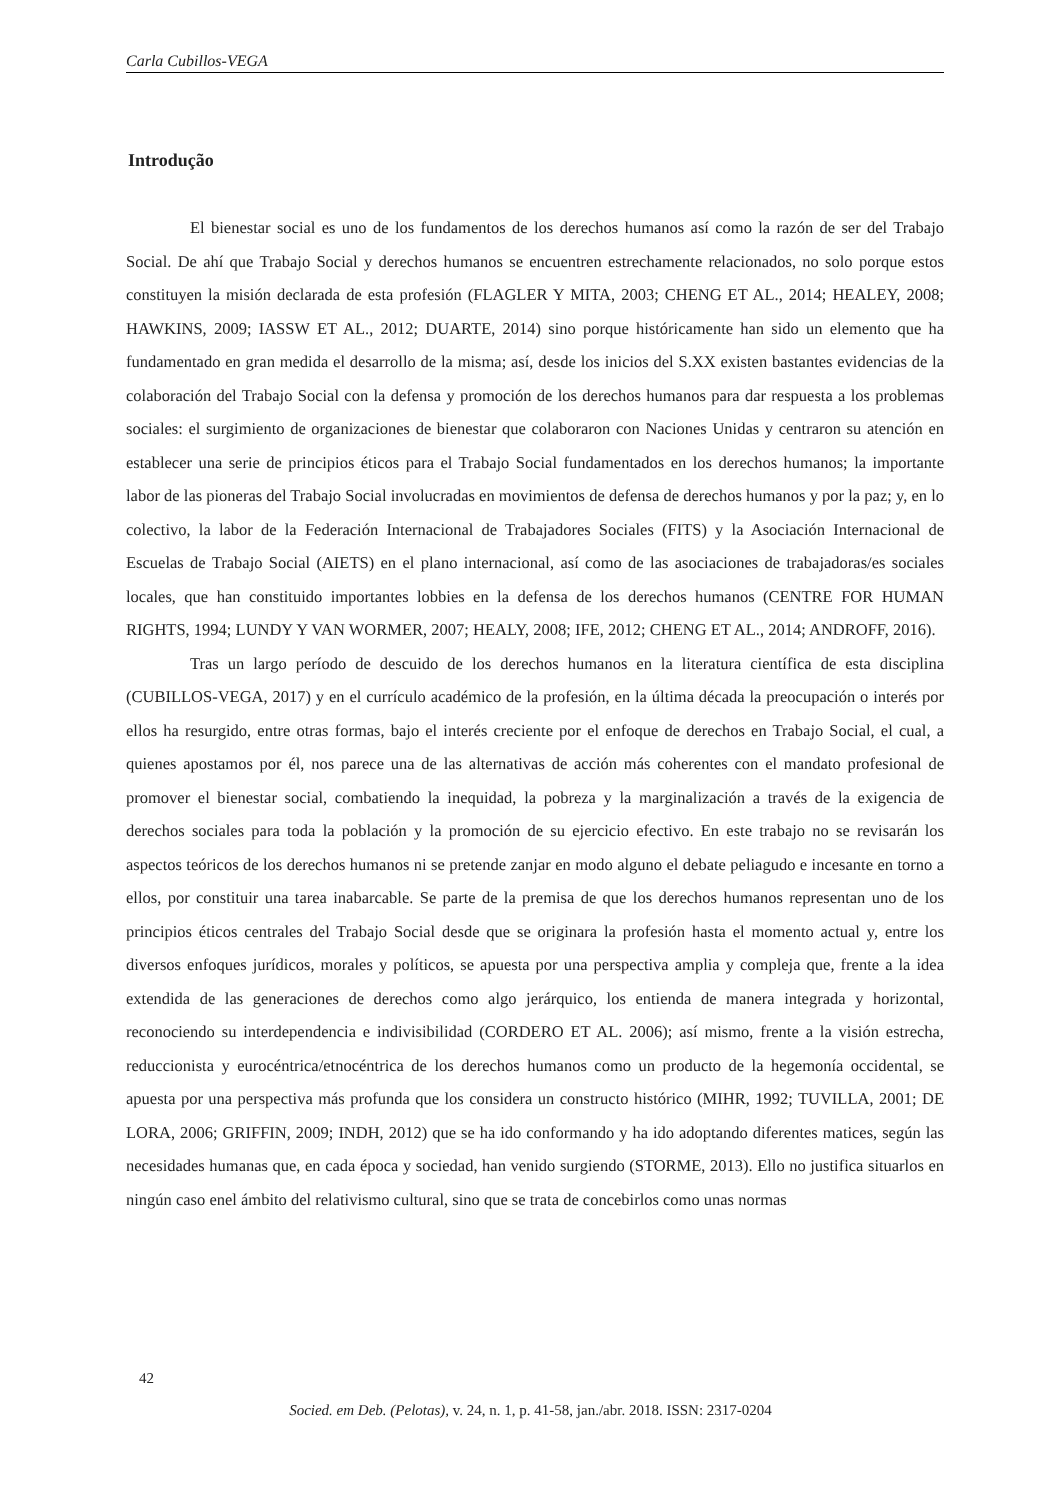Carla Cubillos-VEGA
Introdução
El bienestar social es uno de los fundamentos de los derechos humanos así como la razón de ser del Trabajo Social. De ahí que Trabajo Social y derechos humanos se encuentren estrechamente relacionados, no solo porque estos constituyen la misión declarada de esta profesión (FLAGLER Y MITA, 2003; CHENG ET AL., 2014; HEALEY, 2008; HAWKINS, 2009; IASSW ET AL., 2012; DUARTE, 2014) sino porque históricamente han sido un elemento que ha fundamentado en gran medida el desarrollo de la misma; así, desde los inicios del S.XX existen bastantes evidencias de la colaboración del Trabajo Social con la defensa y promoción de los derechos humanos para dar respuesta a los problemas sociales: el surgimiento de organizaciones de bienestar que colaboraron con Naciones Unidas y centraron su atención en establecer una serie de principios éticos para el Trabajo Social fundamentados en los derechos humanos; la importante labor de las pioneras del Trabajo Social involucradas en movimientos de defensa de derechos humanos y por la paz; y, en lo colectivo, la labor de la Federación Internacional de Trabajadores Sociales (FITS) y la Asociación Internacional de Escuelas de Trabajo Social (AIETS) en el plano internacional, así como de las asociaciones de trabajadoras/es sociales locales, que han constituido importantes lobbies en la defensa de los derechos humanos (CENTRE FOR HUMAN RIGHTS, 1994; LUNDY Y VAN WORMER, 2007; HEALY, 2008; IFE, 2012; CHENG ET AL., 2014; ANDROFF, 2016).
Tras un largo período de descuido de los derechos humanos en la literatura científica de esta disciplina (CUBILLOS-VEGA, 2017) y en el currículo académico de la profesión, en la última década la preocupación o interés por ellos ha resurgido, entre otras formas, bajo el interés creciente por el enfoque de derechos en Trabajo Social, el cual, a quienes apostamos por él, nos parece una de las alternativas de acción más coherentes con el mandato profesional de promover el bienestar social, combatiendo la inequidad, la pobreza y la marginalización a través de la exigencia de derechos sociales para toda la población y la promoción de su ejercicio efectivo. En este trabajo no se revisarán los aspectos teóricos de los derechos humanos ni se pretende zanjar en modo alguno el debate peliagudo e incesante en torno a ellos, por constituir una tarea inabarcable. Se parte de la premisa de que los derechos humanos representan uno de los principios éticos centrales del Trabajo Social desde que se originara la profesión hasta el momento actual y, entre los diversos enfoques jurídicos, morales y políticos, se apuesta por una perspectiva amplia y compleja que, frente a la idea extendida de las generaciones de derechos como algo jerárquico, los entienda de manera integrada y horizontal, reconociendo su interdependencia e indivisibilidad (CORDERO ET AL. 2006); así mismo, frente a la visión estrecha, reduccionista y eurocéntrica/etnocéntrica de los derechos humanos como un producto de la hegemonía occidental, se apuesta por una perspectiva más profunda que los considera un constructo histórico (MIHR, 1992; TUVILLA, 2001; DE LORA, 2006; GRIFFIN, 2009; INDH, 2012) que se ha ido conformando y ha ido adoptando diferentes matices, según las necesidades humanas que, en cada época y sociedad, han venido surgiendo (STORME, 2013). Ello no justifica situarlos en ningún caso enel ámbito del relativismo cultural, sino que se trata de concebirlos como unas normas
42
Socied. em Deb. (Pelotas), v. 24, n. 1, p. 41-58, jan./abr. 2018. ISSN: 2317-0204